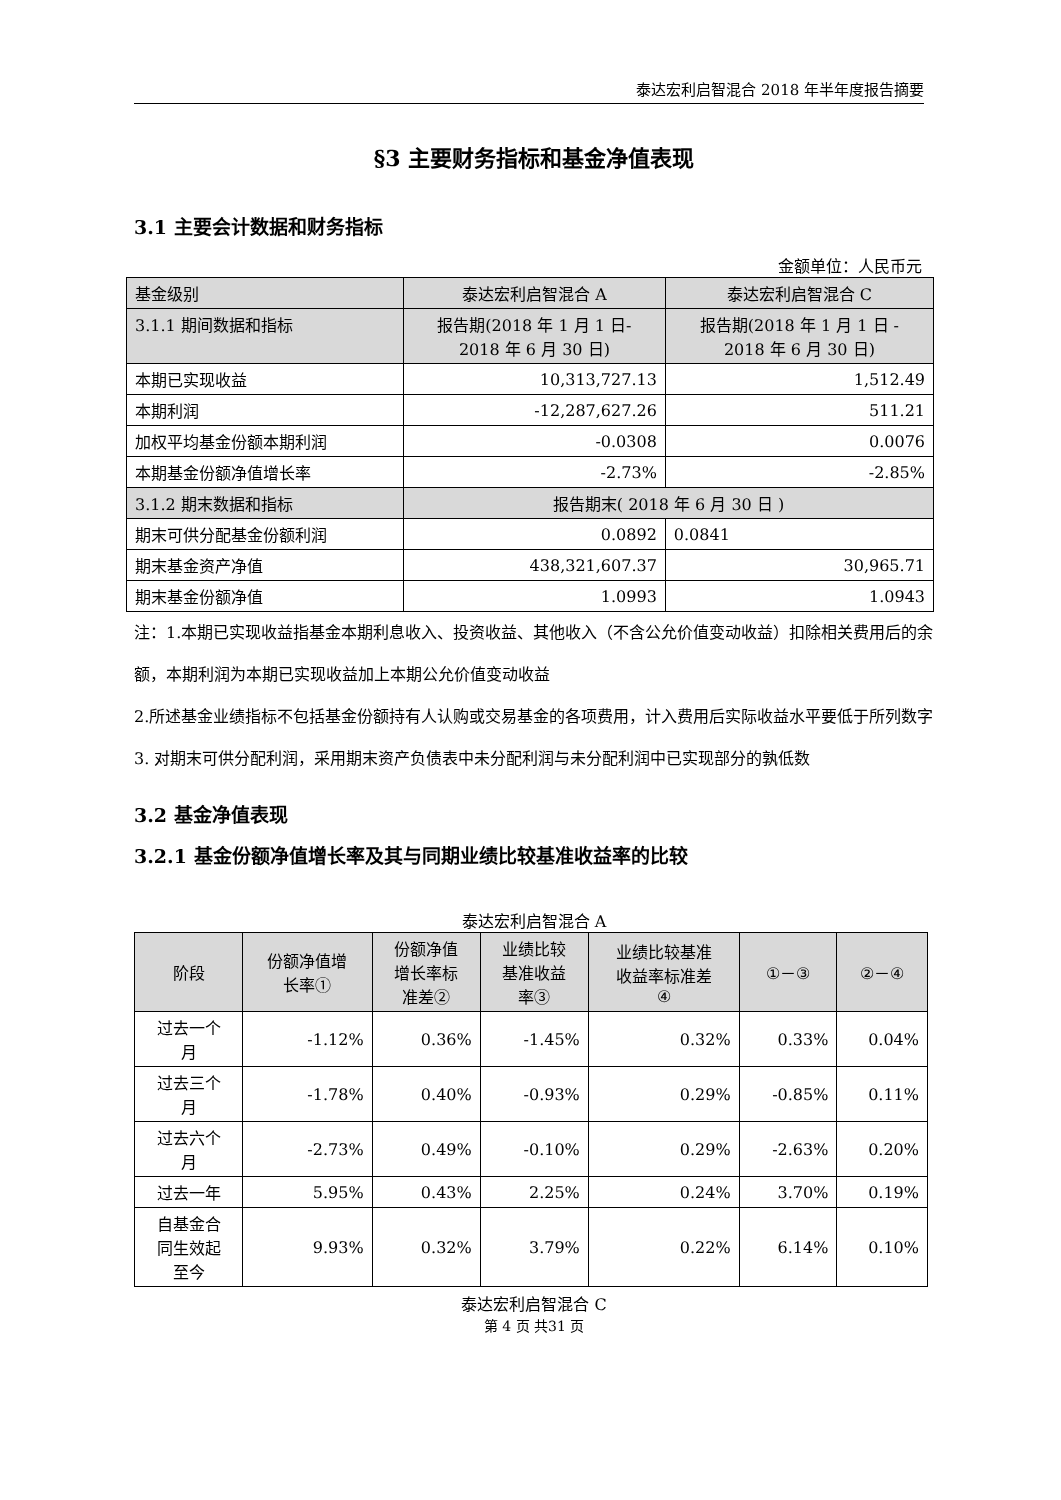泰达宏利启智混合 2018 年半年度报告摘要
§3 主要财务指标和基金净值表现
3.1 主要会计数据和财务指标
金额单位：人民币元
| 基金级别 | 泰达宏利启智混合 A | 泰达宏利启智混合 C |
| 3.1.1 期间数据和指标 | 报告期(2018 年 1 月 1 日- 2018 年 6 月 30 日) | 报告期(2018 年 1 月 1 日 - 2018 年 6 月 30 日) |
| 本期已实现收益 | 10,313,727.13 | 1,512.49 |
| 本期利润 | -12,287,627.26 | 511.21 |
| 加权平均基金份额本期利润 | -0.0308 | 0.0076 |
| 本期基金份额净值增长率 | -2.73% | -2.85% |
| 3.1.2 期末数据和指标 | 报告期末( 2018 年 6 月 30 日 ) | |
| 期末可供分配基金份额利润 | 0.0892 | 0.0841 |
| 期末基金资产净值 | 438,321,607.37 | 30,965.71 |
| 期末基金份额净值 | 1.0993 | 1.0943 |
注：1.本期已实现收益指基金本期利息收入、投资收益、其他收入（不含公允价值变动收益）扣除相关费用后的余额，本期利润为本期已实现收益加上本期公允价值变动收益
2.所述基金业绩指标不包括基金份额持有人认购或交易基金的各项费用，计入费用后实际收益水平要低于所列数字
3. 对期末可供分配利润，采用期末资产负债表中未分配利润与未分配利润中已实现部分的孰低数
3.2 基金净值表现
3.2.1 基金份额净值增长率及其与同期业绩比较基准收益率的比较
泰达宏利启智混合 A
| 阶段 | 份额净值增 长率① | 份额净值 增长率标 准差② | 业绩比较 基准收益 率③ | 业绩比较基准 收益率标准差 ④ | ①－③ | ②－④ |
| 过去一个 月 | -1.12% | 0.36% | -1.45% | 0.32% | 0.33% | 0.04% |
| 过去三个 月 | -1.78% | 0.40% | -0.93% | 0.29% | -0.85% | 0.11% |
| 过去六个 月 | -2.73% | 0.49% | -0.10% | 0.29% | -2.63% | 0.20% |
| 过去一年 | 5.95% | 0.43% | 2.25% | 0.24% | 3.70% | 0.19% |
| 自基金合 同生效起 至今 | 9.93% | 0.32% | 3.79% | 0.22% | 6.14% | 0.10% |
泰达宏利启智混合 C
第 4 页 共31 页